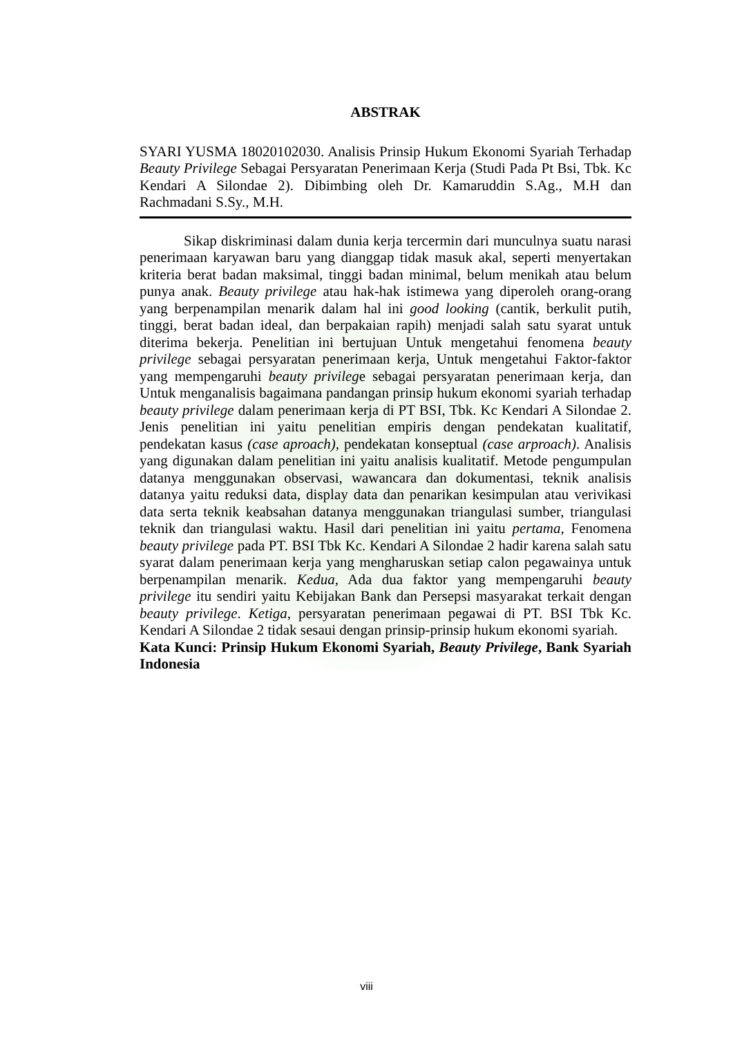ABSTRAK
SYARI YUSMA 18020102030. Analisis Prinsip Hukum Ekonomi Syariah Terhadap Beauty Privilege Sebagai Persyaratan Penerimaan Kerja (Studi Pada Pt Bsi, Tbk. Kc Kendari A Silondae 2). Dibimbing oleh Dr. Kamaruddin S.Ag., M.H dan Rachmadani S.Sy., M.H.
Sikap diskriminasi dalam dunia kerja tercermin dari munculnya suatu narasi penerimaan karyawan baru yang dianggap tidak masuk akal, seperti menyertakan kriteria berat badan maksimal, tinggi badan minimal, belum menikah atau belum punya anak. Beauty privilege atau hak-hak istimewa yang diperoleh orang-orang yang berpenampilan menarik dalam hal ini good looking (cantik, berkulit putih, tinggi, berat badan ideal, dan berpakaian rapih) menjadi salah satu syarat untuk diterima bekerja. Penelitian ini bertujuan Untuk mengetahui fenomena beauty privilege sebagai persyaratan penerimaan kerja, Untuk mengetahui Faktor-faktor yang mempengaruhi beauty privilege sebagai persyaratan penerimaan kerja, dan Untuk menganalisis bagaimana pandangan prinsip hukum ekonomi syariah terhadap beauty privilege dalam penerimaan kerja di PT BSI, Tbk. Kc Kendari A Silondae 2. Jenis penelitian ini yaitu penelitian empiris dengan pendekatan kualitatif, pendekatan kasus (case aproach), pendekatan konseptual (case arproach). Analisis yang digunakan dalam penelitian ini yaitu analisis kualitatif. Metode pengumpulan datanya menggunakan observasi, wawancara dan dokumentasi, teknik analisis datanya yaitu reduksi data, display data dan penarikan kesimpulan atau verivikasi data serta teknik keabsahan datanya menggunakan triangulasi sumber, triangulasi teknik dan triangulasi waktu. Hasil dari penelitian ini yaitu pertama, Fenomena beauty privilege pada PT. BSI Tbk Kc. Kendari A Silondae 2 hadir karena salah satu syarat dalam penerimaan kerja yang mengharuskan setiap calon pegawainya untuk berpenampilan menarik. Kedua, Ada dua faktor yang mempengaruhi beauty privilege itu sendiri yaitu Kebijakan Bank dan Persepsi masyarakat terkait dengan beauty privilege. Ketiga, persyaratan penerimaan pegawai di PT. BSI Tbk Kc. Kendari A Silondae 2 tidak sesaui dengan prinsip-prinsip hukum ekonomi syariah.
Kata Kunci: Prinsip Hukum Ekonomi Syariah, Beauty Privilege, Bank Syariah Indonesia
viii